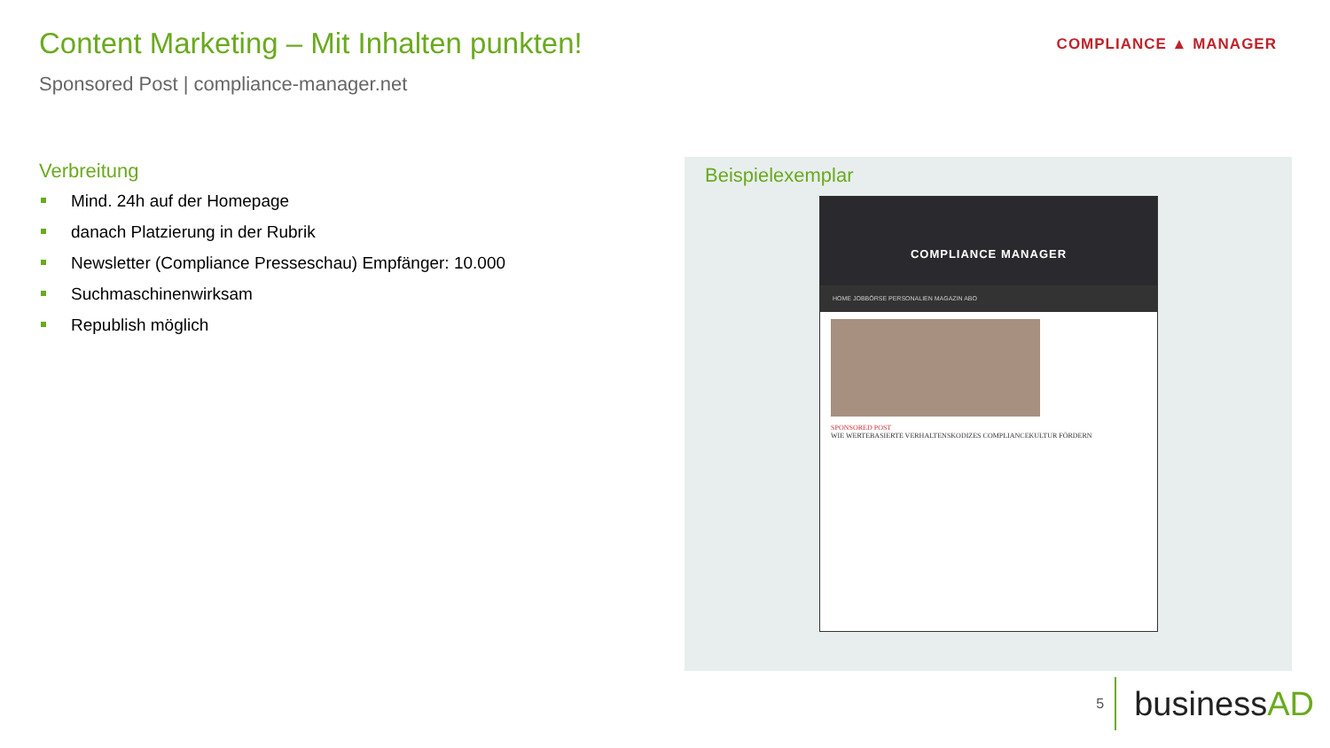Content Marketing – Mit Inhalten punkten!
Sponsored Post | compliance-manager.net
COMPLIANCE ▲ MANAGER
Verbreitung
Mind. 24h auf der Homepage
danach Platzierung in der Rubrik
Newsletter (Compliance Presseschau) Empfänger: 10.000
Suchmaschinenwirksam
Republish möglich
Beispielexemplar
COMPLIANCE MANAGER
HOME JOBBÖRSE PERSONALIEN MAGAZIN ABO
SPONSORED POST
WIE WERTEBASIERTE VERHALTENSKODIZES COMPLIANCEKULTUR FÖRDERN
5
businessAD